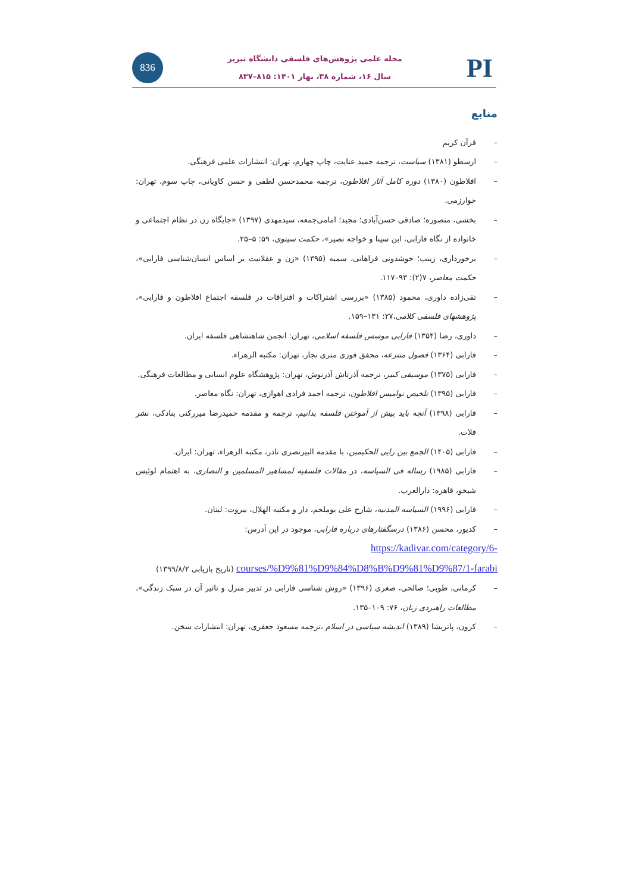836
مجله علمی پژوهش‌های فلسفی دانشگاه تبریز
سال ۱۶، شماره ۳۸، بهار ۱۴۰۱: ۸۱۵–۸۳۷
PI
منابع
– قرآن کریم
– ارسطو (۱۳۸۱) سیاست، ترجمه حمید عنایت، چاپ چهارم، تهران: انتشارات علمی فرهنگی.
– افلاطون (۱۳۸۰) دوره کامل آثار افلاطون، ترجمه محمدحسن لطفی و حسن کاویانی، چاپ سوم، تهران: خوارزمی.
– بخشی، منصوره؛ صادقی حسن‌آبادی؛ مجید؛ امامی‌جمعه، سیدمهدی (۱۳۹۷) «جایگاه زن در نظام اجتماعی و خانواده از نگاه فارابی، ابن سینا و خواجه نصیر»، حکمت سینوی، ۵۹: ۵–۲۵.
– برخورداری، زینب؛ خوشدونی فراهانی، سمیه (۱۳۹۵) «زن و عقلانیت بر اساس انسان‌شناسی فارابی»، حکمت معاصر، ۷(۲): ۹۳–۱۱۷.
– تقی‌زاده داوری، محمود (۱۳۸۵) «بررسی اشتراکات و افتراقات در فلسفه اجتماع افلاطون و فارابی»، پژوهشهای فلسفی کلامی،۲۷: ۱۳۱–۱۵۹.
– داوری، رضا (۱۳۵۴) فارابی موسس فلسفه اسلامی، تهران: انجمن شاهنشاهی فلسفه ایران.
– فارابی (۱۳۶۴) فصول منتزعه، محقق فوزی متری نجار، تهران: مکتبه الزهراء.
– فارابی (۱۳۷۵) موسیقی کبیر، ترجمه آذرتاش آذرنوش، تهران: پژوهشگاه علوم انسانی و مطالعات فرهنگی.
– فارابی (۱۳۹۵) تلخیص نوامیس افلاطون، ترجمه احمد فرادی اهوازی، تهران: نگاه معاصر.
– فارابی (۱۳۹۸) آنچه باید پیش از آموختن فلسفه بدانیم، ترجمه و مقدمه حمیدرضا میررکنی بنادکی، نشر فلات.
– فارابی (۱۴۰۵) الجمع بین رایی الحکیمین، با مقدمه البیرنصری نادر، مکتبه الزهراء، تهران: ایران.
– فارابی (۱۹۸۵) رساله فی السیاسه، در مقالات فلسفیه لمشاهیر المسلمین و النصاری، به اهتمام لوئیس شیخو، قاهره: دارالعرب.
– فارابی (۱۹۹۶) السیاسه المدنیه، شارح علی بوملحم، دار و مکتبه الهلال، بیروت: لبنان.
– کدیور، محسن (۱۳۸۶) درسگفتارهای درباره فارابی، موجود در این آدرس:
https://kadivar.com/category/6-courses/%D9%81%D9%84%D8%B%D9%81%D9%87/1-farabi (تاریخ بازیابی ۱۳۹۹/۸/۲)
– کرمانی، طوبی؛ صالحی، صغری (۱۳۹۶) «روش شناسی فارابی در تدبیر منزل و تاثیر آن در سبک زندگی»، مطالعات راهبردی زنان، ۷۶: ۱۰۹–۱۳۵.
– کرون، پاتریشا (۱۳۸۹) اندیشه سیاسی در اسلام ،ترجمه مسعود جعفری، تهران: انتشارات سخن.